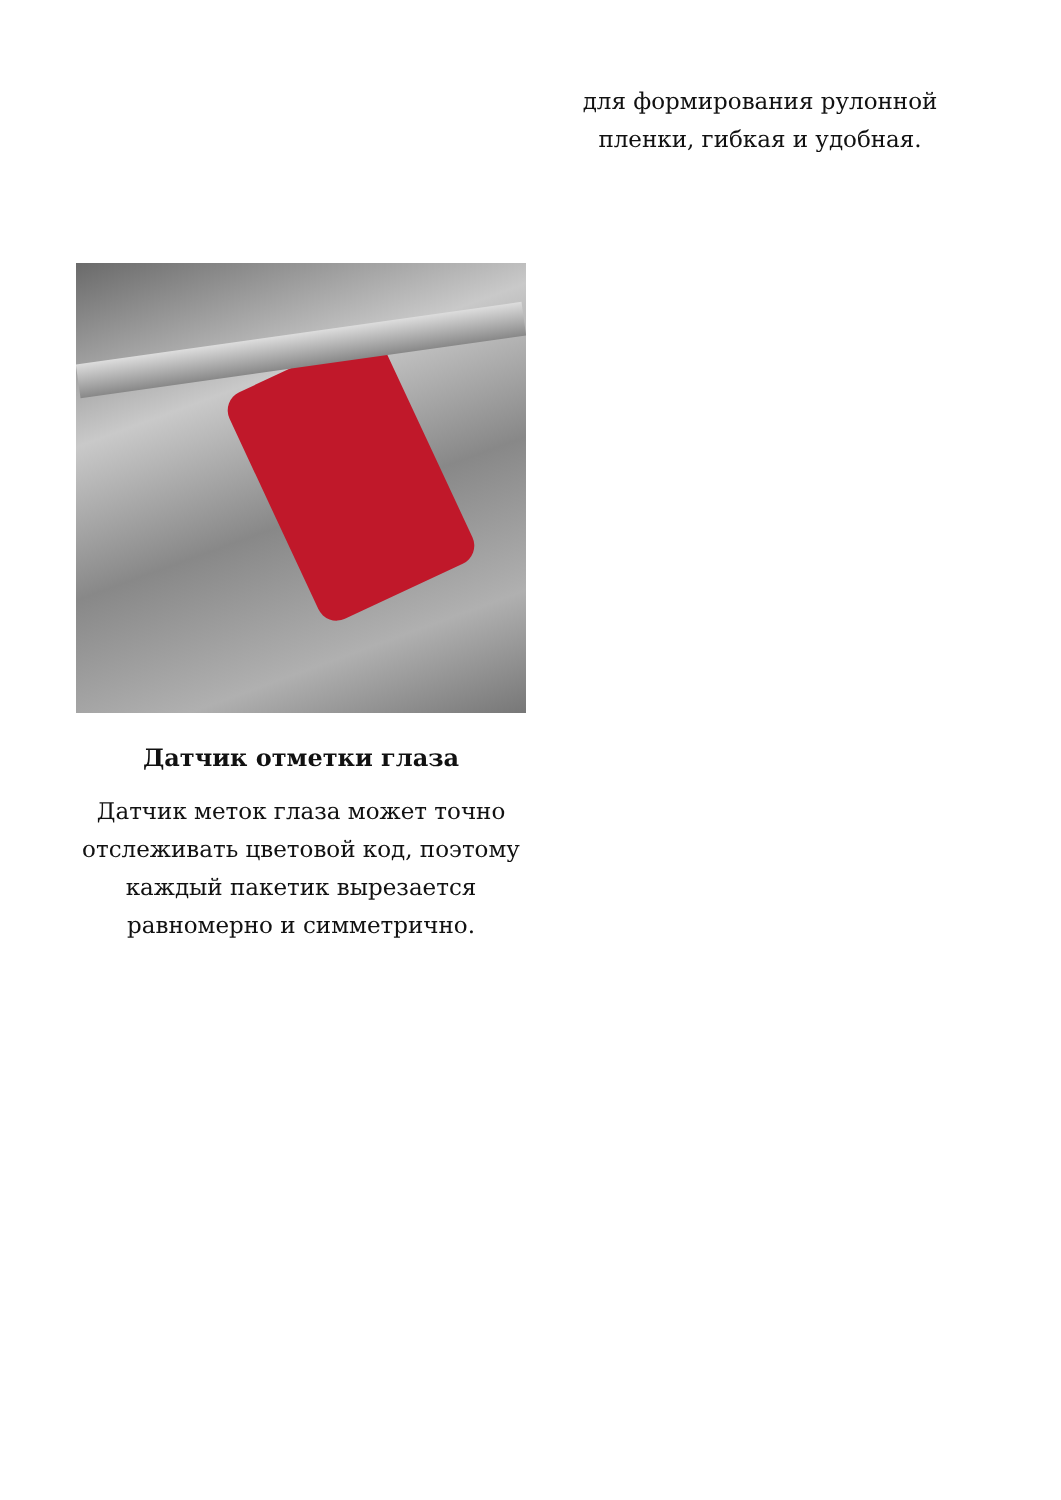для формирования рулонной пленки, гибкая и удобная.
Датчик отметки глаза
Датчик меток глаза может точно отслеживать цветовой код, поэтому каждый пакетик вырезается равномерно и симметрично.